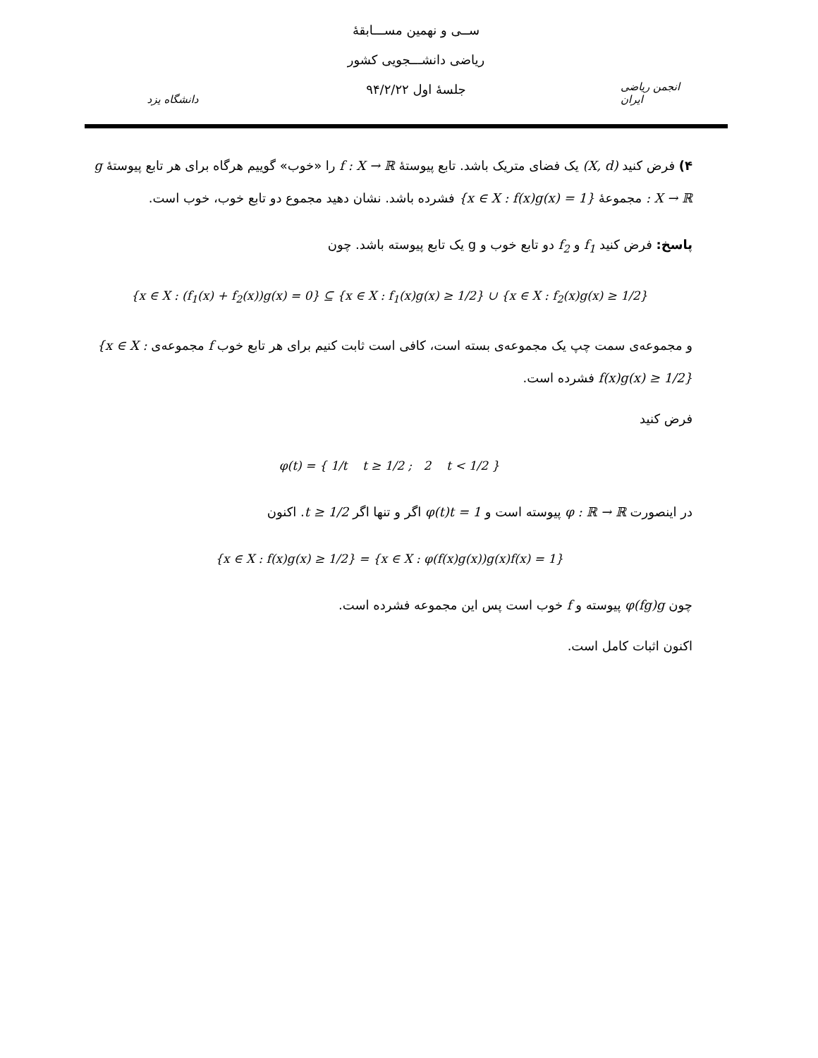دانشگاه یزد
ســی و نهمین مســـابقهٔ
ریاضی دانشـــجویی کشور
جلسهٔ اول ۹۴/۲/۲۲
انجمن ریاضی ایران
۴) فرض کنید (X, d) یک فضای متریک باشد. تابع پیوستهٔ f : X → ℝ را «خوب» گوییم هرگاه برای هر تابع پیوستهٔ g : X → ℝ مجموعهٔ {x ∈ X : f(x)g(x) = 1} فشرده باشد. نشان دهید مجموع دو تابع خوب، خوب است.
پاسخ: فرض کنید f<sub>1</sub> و f<sub>2</sub> دو تابع خوب و g یک تابع پیوسته باشد. چون
{x ∈ X : (f<sub>1</sub>(x) + f<sub>2</sub>(x))g(x) = 0} ⊆ {x ∈ X : f<sub>1</sub>(x)g(x) ≥ 1/2} ∪ {x ∈ X : f<sub>2</sub>(x)g(x) ≥ 1/2}
و مجموعه‌ی سمت چپ یک مجموعه‌ی بسته است، کافی است ثابت کنیم برای هر تابع خوب f مجموعه‌ی {x ∈ X : f(x)g(x) ≥ 1/2} فشرده است.
فرض کنید
φ(t) = { 1/t t ≥ 1/2 ; 2 t < 1/2 }
در اینصورت φ : ℝ → ℝ پیوسته است و φ(t)t = 1 اگر و تنها اگر t ≥ 1/2. اکنون
{x ∈ X : f(x)g(x) ≥ 1/2} = {x ∈ X : φ(f(x)g(x))g(x)f(x) = 1}
چون φ(fg)g پیوسته و f خوب است پس این مجموعه فشرده است.
اکنون اثبات کامل است.